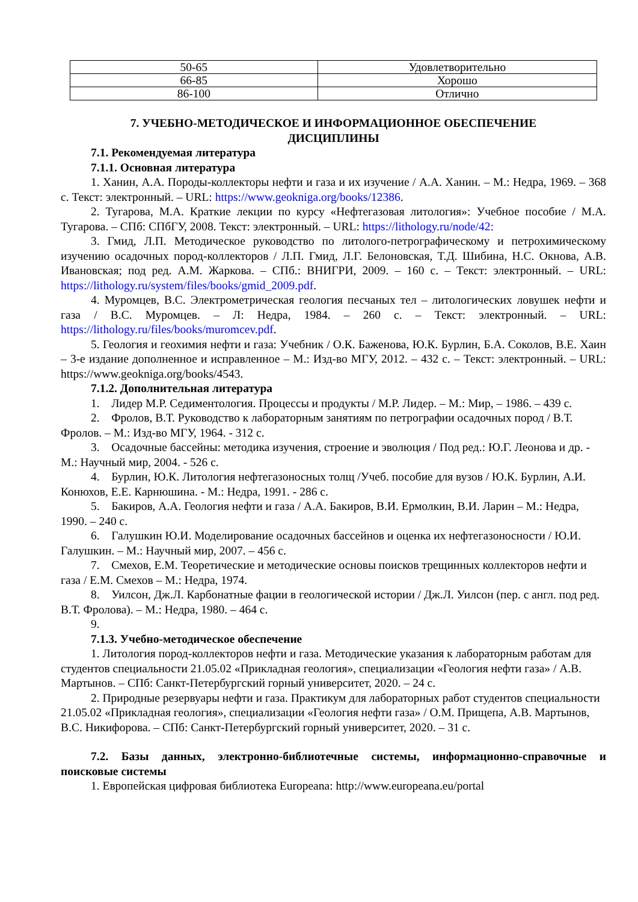| 50-65 | Удовлетворительно |
| 66-85 | Хорошо |
| 86-100 | Отлично |
7. УЧЕБНО-МЕТОДИЧЕСКОЕ И ИНФОРМАЦИОННОЕ ОБЕСПЕЧЕНИЕ
ДИСЦИПЛИНЫ
7.1. Рекомендуемая литература
7.1.1. Основная литература
1. Ханин, А.А. Породы-коллекторы нефти и газа и их изучение / А.А. Ханин. – М.: Недра, 1969. – 368 с. Текст: электронный. – URL: https://www.geokniga.org/books/12386.
2. Тугарова, М.А. Краткие лекции по курсу «Нефтегазовая литология»: Учебное пособие / М.А. Тугарова. – СПб: СПбГУ, 2008. Текст: электронный. – URL: https://lithology.ru/node/42:
3. Гмид, Л.П. Методическое руководство по литолого-петрографическому и петрохимическому изучению осадочных пород-коллекторов / Л.П. Гмид, Л.Г. Белоновская, Т.Д. Шибина, Н.С. Окнова, А.В. Ивановская; под ред. А.М. Жаркова. – СПб.: ВНИГРИ, 2009. – 160 с. – Текст: электронный. – URL: https://lithology.ru/system/files/books/gmid_2009.pdf.
4. Муромцев, В.С. Электрометрическая геология песчаных тел – литологических ловушек нефти и газа / В.С. Муромцев. – Л: Недра, 1984. – 260 с. – Текст: электронный. – URL: https://lithology.ru/files/books/muromcev.pdf.
5. Геология и геохимия нефти и газа: Учебник / О.К. Баженова, Ю.К. Бурлин, Б.А. Соколов, В.Е. Хаин – 3-е издание дополненное и исправленное – М.: Изд-во МГУ, 2012. – 432 с. – Текст: электронный. – URL: https://www.geokniga.org/books/4543.
7.1.2. Дополнительная литература
1. Лидер М.Р. Седиментология. Процессы и продукты / М.Р. Лидер. – М.: Мир, – 1986. – 439 с.
2. Фролов, В.Т. Руководство к лабораторным занятиям по петрографии осадочных пород / В.Т. Фролов. – М.: Изд-во МГУ, 1964. - 312 с.
3. Осадочные бассейны: методика изучения, строение и эволюция / Под ред.: Ю.Г. Леонова и др. - М.: Научный мир, 2004. - 526 с.
4. Бурлин, Ю.К. Литология нефтегазоносных толщ /Учеб. пособие для вузов / Ю.К. Бурлин, А.И. Конюхов, Е.Е. Карнюшина. - М.: Недра, 1991. - 286 с.
5. Бакиров, А.А. Геология нефти и газа / А.А. Бакиров, В.И. Ермолкин, В.И. Ларин – М.: Недра, 1990. – 240 с.
6. Галушкин Ю.И. Моделирование осадочных бассейнов и оценка их нефтегазоносности / Ю.И. Галушкин. – М.: Научный мир, 2007. – 456 с.
7. Смехов, Е.М. Теоретические и методические основы поисков трещинных коллекторов нефти и газа / Е.М. Смехов – М.: Недра, 1974.
8. Уилсон, Дж.Л. Карбонатные фации в геологической истории / Дж.Л. Уилсон (пер. с англ. под ред. В.Т. Фролова). – М.: Недра, 1980. – 464 с.
9.
7.1.3. Учебно-методическое обеспечение
1. Литология пород-коллекторов нефти и газа. Методические указания к лабораторным работам для студентов специальности 21.05.02 «Прикладная геология», специализации «Геология нефти газа» / А.В. Мартынов. – СПб: Санкт-Петербургский горный университет, 2020. – 24 с.
2. Природные резервуары нефти и газа. Практикум для лабораторных работ студентов специальности 21.05.02 «Прикладная геология», специализации «Геология нефти газа» / О.М. Прищепа, А.В. Мартынов, В.С. Никифорова. – СПб: Санкт-Петербургский горный университет, 2020. – 31 с.
7.2. Базы данных, электронно-библиотечные системы, информационно-справочные и поисковые системы
1. Европейская цифровая библиотека Europeana: http://www.europeana.eu/portal